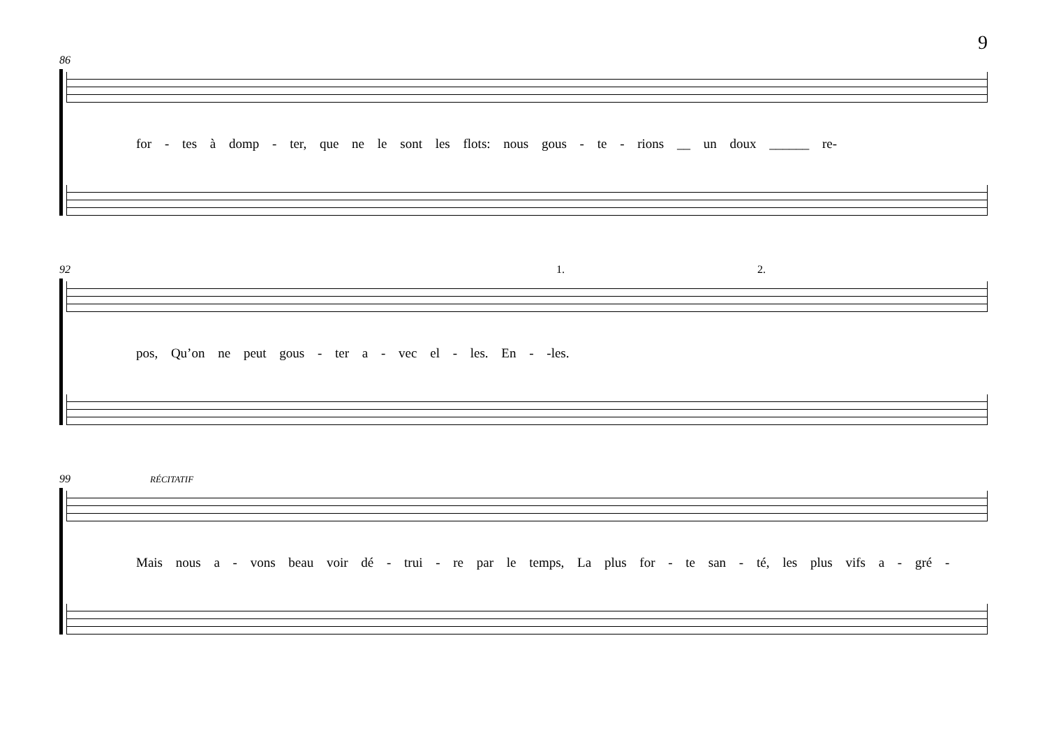9
86
for - tes à domp - ter, que ne le sont les flots: nous gous - te - rions __ un doux ______ re-
92 1. 2.
pos, Qu’on ne peut gous - ter a - vec el - les. En - -les.
99 RÉCITATIF
Mais nous a - vons beau voir dé - trui - re par le temps, La plus for - te san - té, les plus vifs a - gré -